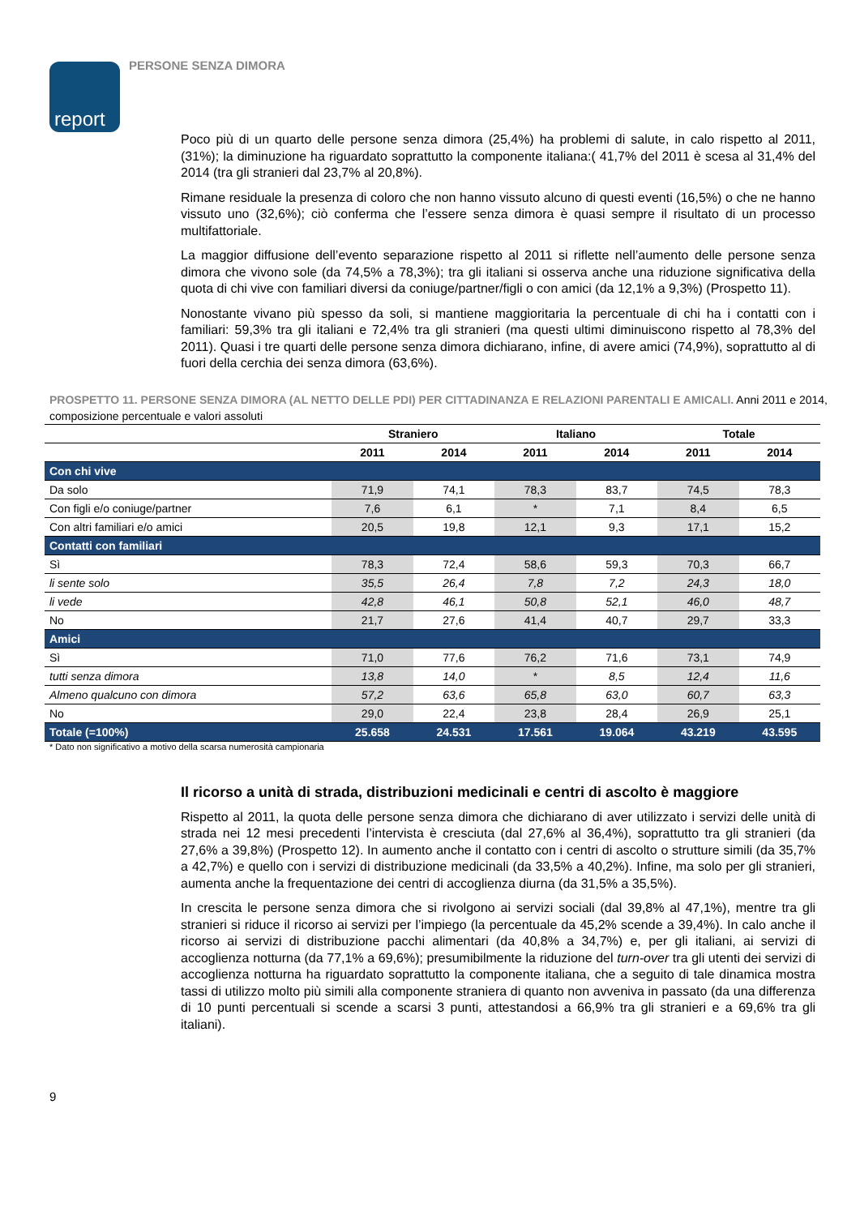report
PERSONE SENZA DIMORA
Poco più di un quarto delle persone senza dimora (25,4%) ha problemi di salute, in calo rispetto al 2011, (31%); la diminuzione ha riguardato soprattutto la componente italiana:( 41,7% del 2011 è scesa al 31,4% del 2014 (tra gli stranieri dal 23,7% al 20,8%).
Rimane residuale la presenza di coloro che non hanno vissuto alcuno di questi eventi (16,5%) o che ne hanno vissuto uno (32,6%); ciò conferma che l’essere senza dimora è quasi sempre il risultato di un processo multifattoriale.
La maggior diffusione dell’evento separazione rispetto al 2011 si riflette nell’aumento delle persone senza dimora che vivono sole (da 74,5% a 78,3%); tra gli italiani si osserva anche una riduzione significativa della quota di chi vive con familiari diversi da coniuge/partner/figli o con amici (da 12,1% a 9,3%) (Prospetto 11).
Nonostante vivano più spesso da soli, si mantiene maggioritaria la percentuale di chi ha i contatti con i familiari: 59,3% tra gli italiani e 72,4% tra gli stranieri (ma questi ultimi diminuiscono rispetto al 78,3% del 2011). Quasi i tre quarti delle persone senza dimora dichiarano, infine, di avere amici (74,9%), soprattutto al di fuori della cerchia dei senza dimora (63,6%).
PROSPETTO 11. PERSONE SENZA DIMORA (AL NETTO DELLE PDI) PER CITTADINANZA E RELAZIONI PARENTALI E AMICALI. Anni 2011 e 2014, composizione percentuale e valori assoluti
| | Straniero | | Italiano | | Totale | |
| --- | --- | --- | --- | --- | --- | --- |
| | 2011 | 2014 | 2011 | 2014 | 2011 | 2014 |
| Con chi vive | | | | | | |
| Da solo | 71,9 | 74,1 | 78,3 | 83,7 | 74,5 | 78,3 |
| Con figli e/o coniuge/partner | 7,6 | 6,1 | * | 7,1 | 8,4 | 6,5 |
| Con altri familiari e/o amici | 20,5 | 19,8 | 12,1 | 9,3 | 17,1 | 15,2 |
| Contatti con familiari | | | | | | |
| Sì | 78,3 | 72,4 | 58,6 | 59,3 | 70,3 | 66,7 |
| li sente solo | 35,5 | 26,4 | 7,8 | 7,2 | 24,3 | 18,0 |
| li vede | 42,8 | 46,1 | 50,8 | 52,1 | 46,0 | 48,7 |
| No | 21,7 | 27,6 | 41,4 | 40,7 | 29,7 | 33,3 |
| Amici | | | | | | |
| Sì | 71,0 | 77,6 | 76,2 | 71,6 | 73,1 | 74,9 |
| tutti senza dimora | 13,8 | 14,0 | * | 8,5 | 12,4 | 11,6 |
| Almeno qualcuno con dimora | 57,2 | 63,6 | 65,8 | 63,0 | 60,7 | 63,3 |
| No | 29,0 | 22,4 | 23,8 | 28,4 | 26,9 | 25,1 |
| Totale (=100%) | 25.658 | 24.531 | 17.561 | 19.064 | 43.219 | 43.595 |
* Dato non significativo a motivo della scarsa numerosità campionaria
Il ricorso a unità di strada, distribuzioni medicinali e centri di ascolto è maggiore
Rispetto al 2011, la quota delle persone senza dimora che dichiarano di aver utilizzato i servizi delle unità di strada nei 12 mesi precedenti l’intervista è cresciuta (dal 27,6% al 36,4%), soprattutto tra gli stranieri (da 27,6% a 39,8%) (Prospetto 12). In aumento anche il contatto con i centri di ascolto o strutture simili (da 35,7% a 42,7%) e quello con i servizi di distribuzione medicinali (da 33,5% a 40,2%). Infine, ma solo per gli stranieri, aumenta anche la frequentazione dei centri di accoglienza diurna (da 31,5% a 35,5%).
In crescita le persone senza dimora che si rivolgono ai servizi sociali (dal 39,8% al 47,1%), mentre tra gli stranieri si riduce il ricorso ai servizi per l’impiego (la percentuale da 45,2% scende a 39,4%). In calo anche il ricorso ai servizi di distribuzione pacchi alimentari (da 40,8% a 34,7%) e, per gli italiani, ai servizi di accoglienza notturna (da 77,1% a 69,6%); presumibilmente la riduzione del turn-over tra gli utenti dei servizi di accoglienza notturna ha riguardato soprattutto la componente italiana, che a seguito di tale dinamica mostra tassi di utilizzo molto più simili alla componente straniera di quanto non avveniva in passato (da una differenza di 10 punti percentuali si scende a scarsi 3 punti, attestandosi a 66,9% tra gli stranieri e a 69,6% tra gli italiani).
9